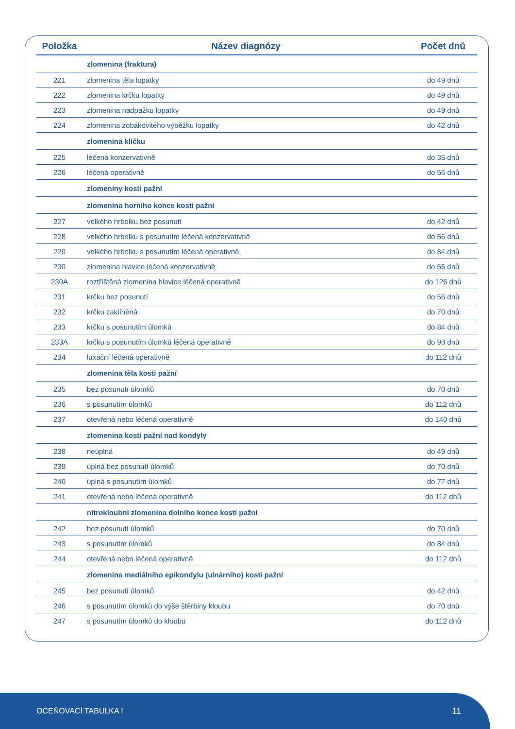| Položka | Název diagnózy | Počet dnů |
| --- | --- | --- |
| | zlomenina (fraktura) | |
| 221 | zlomenina těla lopatky | do 49 dnů |
| 222 | zlomenina krčku lopatky | do 49 dnů |
| 223 | zlomenina nadpažku lopatky | do 49 dnů |
| 224 | zlomenina zobákovitého výběžku lopatky | do 42 dnů |
| | zlomenina klíčku | |
| 225 | léčená konzervativně | do 35 dnů |
| 226 | léčená operativně | do 56 dnů |
| | zlomeniny kosti pažní | |
| | zlomenina horního konce kosti pažní | |
| 227 | velkého hrbolku bez posunutí | do 42 dnů |
| 228 | velkého hrbolku s posunutím léčená konzervativně | do 56 dnů |
| 229 | velkého hrbolku s posunutím léčená operativně | do 84 dnů |
| 230 | zlomenina hlavice léčená konzervativně | do 56 dnů |
| 230A | roztříštěná zlomenina hlavice léčená operativně | do 126 dnů |
| 231 | krčku bez posunutí | do 56 dnů |
| 232 | krčku zaklíněná | do 70 dnů |
| 233 | krčku s posunutím úlomků | do 84 dnů |
| 233A | krčku s posunutím úlomků léčená operativně | do 98 dnů |
| 234 | luxační léčená operativně | do 112 dnů |
| | zlomenina těla kosti pažní | |
| 235 | bez posunutí úlomků | do 70 dnů |
| 236 | s posunutím úlomků | do 112 dnů |
| 237 | otevřená nebo léčená operativně | do 140 dnů |
| | zlomenina kosti pažní nad kondyly | |
| 238 | neúplná | do 49 dnů |
| 239 | úplná bez posunutí úlomků | do 70 dnů |
| 240 | úplná s posunutím úlomků | do 77 dnů |
| 241 | otevřená nebo léčená operativně | do 112 dnů |
| | nitrokloubní zlomenina dolního konce kosti pažní | |
| 242 | bez posunutí úlomků | do 70 dnů |
| 243 | s posunutím úlomků | do 84 dnů |
| 244 | otevřená nebo léčená operativně | do 112 dnů |
| | zlomenina mediálního epikondylu (ulnárního) kosti pažní | |
| 245 | bez posunutí úlomků | do 42 dnů |
| 246 | s posunutím úlomků do výše štěrbiny kloubu | do 70 dnů |
| 247 | s posunutím úlomků do kloubu | do 112 dnů |
OCEŇOVACÍ TABULKA I 11